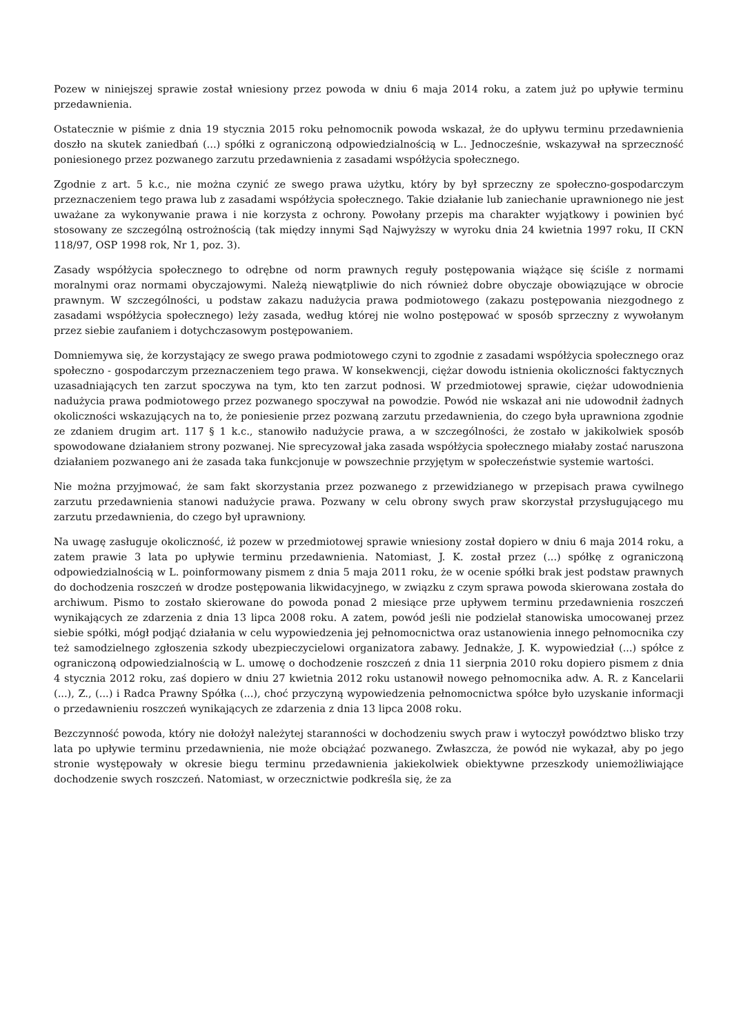Pozew w niniejszej sprawie został wniesiony przez powoda w dniu 6 maja 2014 roku, a zatem już po upływie terminu przedawnienia.
Ostatecznie w piśmie z dnia 19 stycznia 2015 roku pełnomocnik powoda wskazał, że do upływu terminu przedawnienia doszło na skutek zaniedbań (...) spółki z ograniczoną odpowiedzialnością w L.. Jednocześnie, wskazywał na sprzeczność poniesionego przez pozwanego zarzutu przedawnienia z zasadami współżycia społecznego.
Zgodnie z art. 5 k.c., nie można czynić ze swego prawa użytku, który by był sprzeczny ze społeczno-gospodarczym przeznaczeniem tego prawa lub z zasadami współżycia społecznego. Takie działanie lub zaniechanie uprawnionego nie jest uważane za wykonywanie prawa i nie korzysta z ochrony. Powołany przepis ma charakter wyjątkowy i powinien być stosowany ze szczególną ostrożnością (tak między innymi Sąd Najwyższy w wyroku dnia 24 kwietnia 1997 roku, II CKN 118/97, OSP 1998 rok, Nr 1, poz. 3).
Zasady współżycia społecznego to odrębne od norm prawnych reguły postępowania wiążące się ściśle z normami moralnymi oraz normami obyczajowymi. Należą niewątpliwie do nich również dobre obyczaje obowiązujące w obrocie prawnym. W szczególności, u podstaw zakazu nadużycia prawa podmiotowego (zakazu postępowania niezgodnego z zasadami współżycia społecznego) leży zasada, według której nie wolno postępować w sposób sprzeczny z wywołanym przez siebie zaufaniem i dotychczasowym postępowaniem.
Domniemywa się, że korzystający ze swego prawa podmiotowego czyni to zgodnie z zasadami współżycia społecznego oraz społeczno - gospodarczym przeznaczeniem tego prawa. W konsekwencji, ciężar dowodu istnienia okoliczności faktycznych uzasadniających ten zarzut spoczywa na tym, kto ten zarzut podnosi. W przedmiotowej sprawie, ciężar udowodnienia nadużycia prawa podmiotowego przez pozwanego spoczywał na powodzie. Powód nie wskazał ani nie udowodnił żadnych okoliczności wskazujących na to, że poniesienie przez pozwaną zarzutu przedawnienia, do czego była uprawniona zgodnie ze zdaniem drugim art. 117 § 1 k.c., stanowiło nadużycie prawa, a w szczególności, że zostało w jakikolwiek sposób spowodowane działaniem strony pozwanej. Nie sprecyzował jaka zasada współżycia społecznego miałaby zostać naruszona działaniem pozwanego ani że zasada taka funkcjonuje w powszechnie przyjętym w społeczeństwie systemie wartości.
Nie można przyjmować, że sam fakt skorzystania przez pozwanego z przewidzianego w przepisach prawa cywilnego zarzutu przedawnienia stanowi nadużycie prawa. Pozwany w celu obrony swych praw skorzystał przysługującego mu zarzutu przedawnienia, do czego był uprawniony.
Na uwagę zasługuje okoliczność, iż pozew w przedmiotowej sprawie wniesiony został dopiero w dniu 6 maja 2014 roku, a zatem prawie 3 lata po upływie terminu przedawnienia. Natomiast, J. K. został przez (...) spółkę z ograniczoną odpowiedzialnością w L. poinformowany pismem z dnia 5 maja 2011 roku, że w ocenie spółki brak jest podstaw prawnych do dochodzenia roszczeń w drodze postępowania likwidacyjnego, w związku z czym sprawa powoda skierowana została do archiwum. Pismo to zostało skierowane do powoda ponad 2 miesiące prze upływem terminu przedawnienia roszczeń wynikających ze zdarzenia z dnia 13 lipca 2008 roku. A zatem, powód jeśli nie podzielał stanowiska umocowanej przez siebie spółki, mógł podjąć działania w celu wypowiedzenia jej pełnomocnictwa oraz ustanowienia innego pełnomocnika czy też samodzielnego zgłoszenia szkody ubezpieczycielowi organizatora zabawy. Jednakże, J. K. wypowiedział (...) spółce z ograniczoną odpowiedzialnością w L. umowę o dochodzenie roszczeń z dnia 11 sierpnia 2010 roku dopiero pismem z dnia 4 stycznia 2012 roku, zaś dopiero w dniu 27 kwietnia 2012 roku ustanowił nowego pełnomocnika adw. A. R. z Kancelarii (...), Z., (...) i Radca Prawny Spółka (...), choć przyczyną wypowiedzenia pełnomocnictwa spółce było uzyskanie informacji o przedawnieniu roszczeń wynikających ze zdarzenia z dnia 13 lipca 2008 roku.
Bezczynność powoda, który nie dołożył należytej staranności w dochodzeniu swych praw i wytoczył powództwo blisko trzy lata po upływie terminu przedawnienia, nie może obciążać pozwanego. Zwłaszcza, że powód nie wykazał, aby po jego stronie występowały w okresie biegu terminu przedawnienia jakiekolwiek obiektywne przeszkody uniemożliwiające dochodzenie swych roszczeń. Natomiast, w orzecznictwie podkreśla się, że za